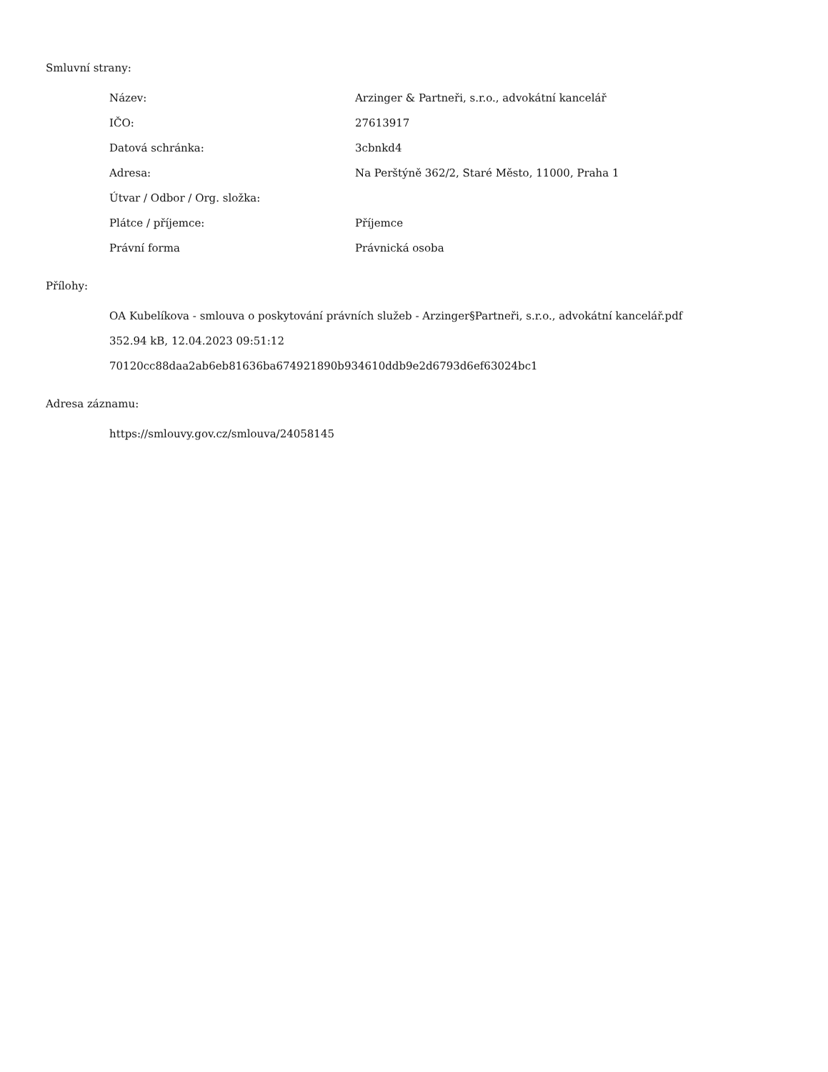Smluvní strany:
| Název: | Arzinger & Partneři, s.r.o., advokátní kancelář |
| IČO: | 27613917 |
| Datová schránka: | 3cbnkd4 |
| Adresa: | Na Perštýně 362/2, Staré Město, 11000, Praha 1 |
| Útvar / Odbor / Org. složka: | |
| Plátce / příjemce: | Příjemce |
| Právní forma | Právnická osoba |
Přílohy:
OA Kubelíkova - smlouva o poskytování právních služeb - Arzinger§Partneři, s.r.o., advokátní kancelář.pdf
352.94 kB, 12.04.2023 09:51:12
70120cc88daa2ab6eb81636ba674921890b934610ddb9e2d6793d6ef63024bc1
Adresa záznamu:
https://smlouvy.gov.cz/smlouva/24058145